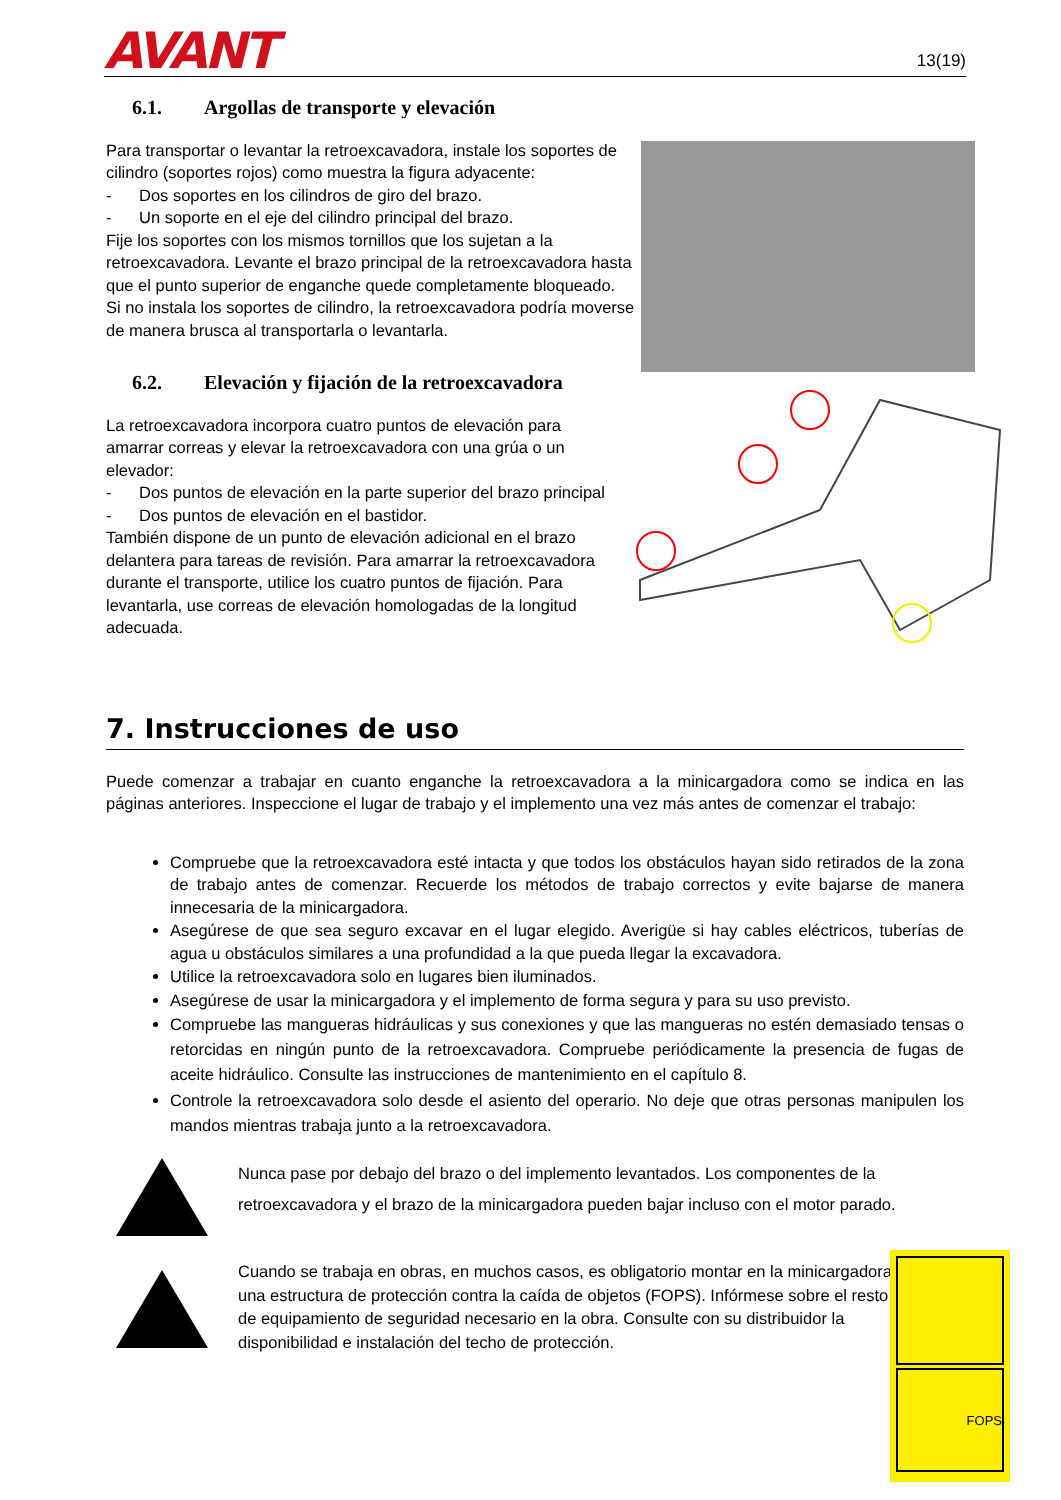AVANT
13(19)
6.1. Argollas de transporte y elevación
Para transportar o levantar la retroexcavadora, instale los soportes de cilindro (soportes rojos) como muestra la figura adyacente:
- Dos soportes en los cilindros de giro del brazo.
- Un soporte en el eje del cilindro principal del brazo.
Fije los soportes con los mismos tornillos que los sujetan a la retroexcavadora. Levante el brazo principal de la retroexcavadora hasta que el punto superior de enganche quede completamente bloqueado.
Si no instala los soportes de cilindro, la retroexcavadora podría moverse de manera brusca al transportarla o levantarla.
6.2. Elevación y fijación de la retroexcavadora
La retroexcavadora incorpora cuatro puntos de elevación para amarrar correas y elevar la retroexcavadora con una grúa o un elevador:
- Dos puntos de elevación en la parte superior del brazo principal
- Dos puntos de elevación en el bastidor.
También dispone de un punto de elevación adicional en el brazo delantera para tareas de revisión. Para amarrar la retroexcavadora durante el transporte, utilice los cuatro puntos de fijación. Para levantarla, use correas de elevación homologadas de la longitud adecuada.
7. Instrucciones de uso
Puede comenzar a trabajar en cuanto enganche la retroexcavadora a la minicargadora como se indica en las páginas anteriores. Inspeccione el lugar de trabajo y el implemento una vez más antes de comenzar el trabajo:
Compruebe que la retroexcavadora esté intacta y que todos los obstáculos hayan sido retirados de la zona de trabajo antes de comenzar. Recuerde los métodos de trabajo correctos y evite bajarse de manera innecesaria de la minicargadora.
Asegúrese de que sea seguro excavar en el lugar elegido. Averigüe si hay cables eléctricos, tuberías de agua u obstáculos similares a una profundidad a la que pueda llegar la excavadora.
Utilice la retroexcavadora solo en lugares bien iluminados.
Asegúrese de usar la minicargadora y el implemento de forma segura y para su uso previsto.
Compruebe las mangueras hidráulicas y sus conexiones y que las mangueras no estén demasiado tensas o retorcidas en ningún punto de la retroexcavadora. Compruebe periódicamente la presencia de fugas de aceite hidráulico. Consulte las instrucciones de mantenimiento en el capítulo 8.
Controle la retroexcavadora solo desde el asiento del operario. No deje que otras personas manipulen los mandos mientras trabaja junto a la retroexcavadora.
Nunca pase por debajo del brazo o del implemento levantados. Los componentes de la retroexcavadora y el brazo de la minicargadora pueden bajar incluso con el motor parado.
Cuando se trabaja en obras, en muchos casos, es obligatorio montar en la minicargadora una estructura de protección contra la caída de objetos (FOPS). Infórmese sobre el resto de equipamiento de seguridad necesario en la obra. Consulte con su distribuidor la disponibilidad e instalación del techo de protección.
FOPS